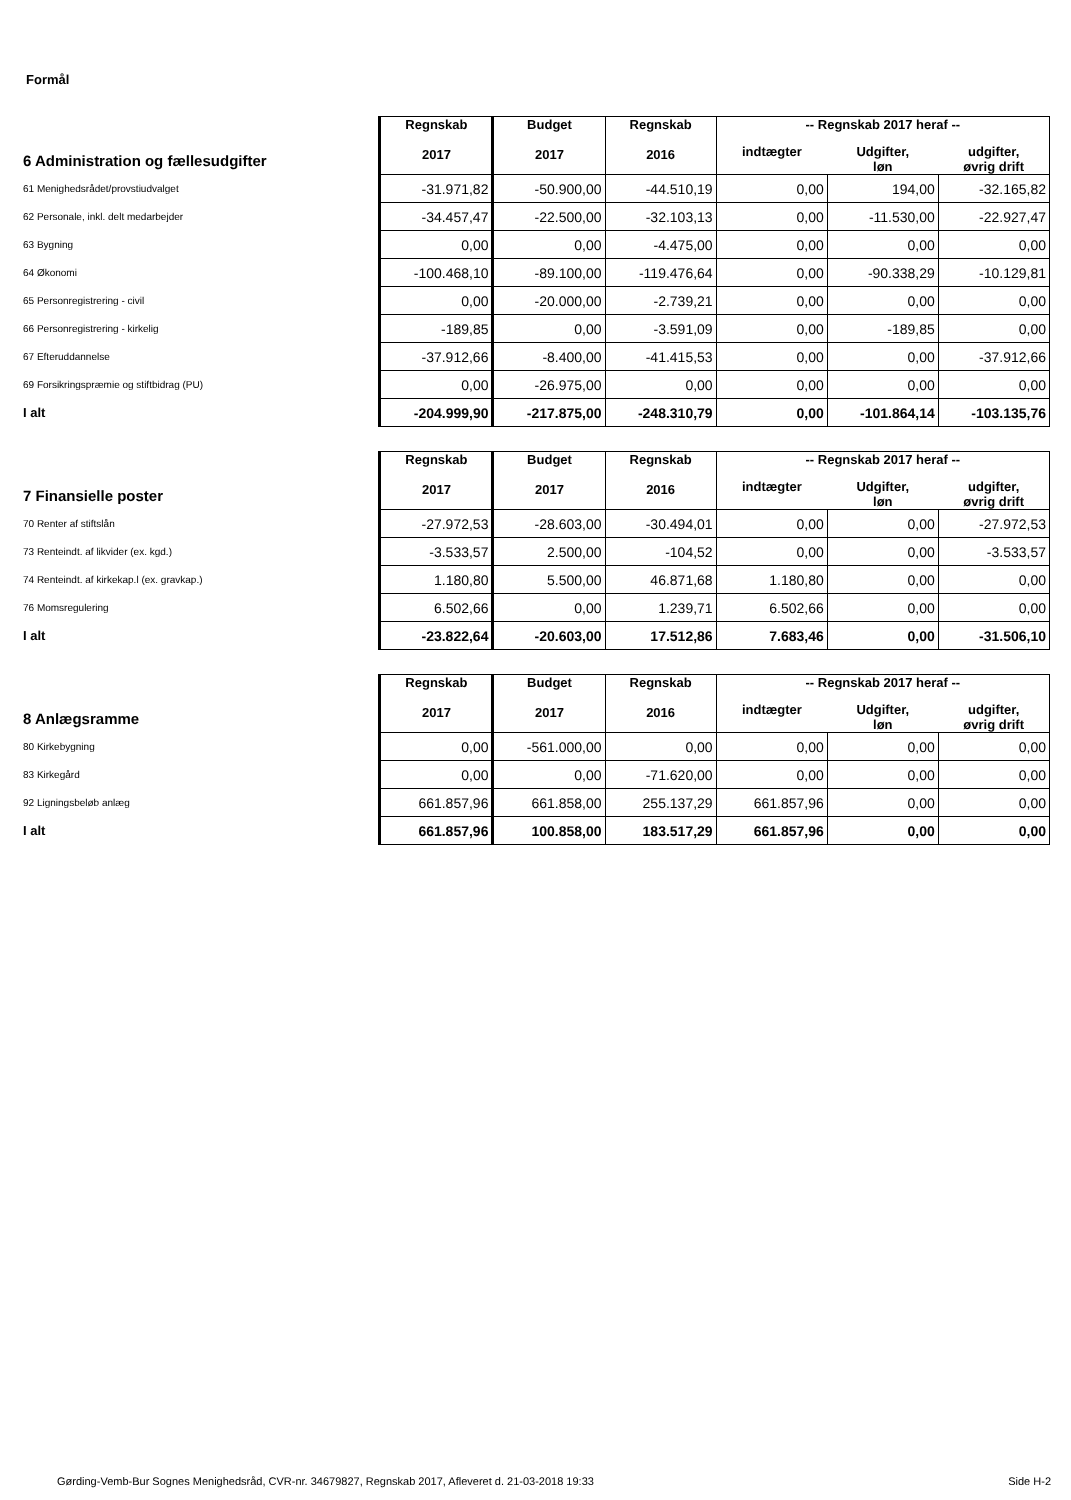Formål
| 6 Administration og fællesudgifter | Regnskab 2017 | Budget 2017 | Regnskab 2016 | -- Regnskab 2017 heraf -- | | |
| --- | --- | --- | --- | --- | --- | --- |
| | | | | indtægter | Udgifter, løn | udgifter, øvrig drift |
| 61 Menighedsrådet/provstiudvalget | -31.971,82 | -50.900,00 | -44.510,19 | 0,00 | 194,00 | -32.165,82 |
| 62 Personale, inkl. delt medarbejder | -34.457,47 | -22.500,00 | -32.103,13 | 0,00 | -11.530,00 | -22.927,47 |
| 63 Bygning | 0,00 | 0,00 | -4.475,00 | 0,00 | 0,00 | 0,00 |
| 64 Økonomi | -100.468,10 | -89.100,00 | -119.476,64 | 0,00 | -90.338,29 | -10.129,81 |
| 65 Personregistrering - civil | 0,00 | -20.000,00 | -2.739,21 | 0,00 | 0,00 | 0,00 |
| 66 Personregistrering - kirkelig | -189,85 | 0,00 | -3.591,09 | 0,00 | -189,85 | 0,00 |
| 67 Efteruddannelse | -37.912,66 | -8.400,00 | -41.415,53 | 0,00 | 0,00 | -37.912,66 |
| 69 Forsikringspræmie og stiftbidrag (PU) | 0,00 | -26.975,00 | 0,00 | 0,00 | 0,00 | 0,00 |
| I alt | -204.999,90 | -217.875,00 | -248.310,79 | 0,00 | -101.864,14 | -103.135,76 |
| 7 Finansielle poster | Regnskab 2017 | Budget 2017 | Regnskab 2016 | -- Regnskab 2017 heraf -- | | |
| --- | --- | --- | --- | --- | --- | --- |
| | | | | indtægter | Udgifter, løn | udgifter, øvrig drift |
| 70 Renter af stiftslån | -27.972,53 | -28.603,00 | -30.494,01 | 0,00 | 0,00 | -27.972,53 |
| 73 Renteindt. af likvider (ex. kgd.) | -3.533,57 | 2.500,00 | -104,52 | 0,00 | 0,00 | -3.533,57 |
| 74 Renteindt. af kirkekap.l (ex. gravkap.) | 1.180,80 | 5.500,00 | 46.871,68 | 1.180,80 | 0,00 | 0,00 |
| 76 Momsregulering | 6.502,66 | 0,00 | 1.239,71 | 6.502,66 | 0,00 | 0,00 |
| I alt | -23.822,64 | -20.603,00 | 17.512,86 | 7.683,46 | 0,00 | -31.506,10 |
| 8 Anlægsramme | Regnskab 2017 | Budget 2017 | Regnskab 2016 | -- Regnskab 2017 heraf -- | | |
| --- | --- | --- | --- | --- | --- | --- |
| | | | | indtægter | Udgifter, løn | udgifter, øvrig drift |
| 80 Kirkebygning | 0,00 | -561.000,00 | 0,00 | 0,00 | 0,00 | 0,00 |
| 83 Kirkegård | 0,00 | 0,00 | -71.620,00 | 0,00 | 0,00 | 0,00 |
| 92 Ligningsbeløb anlæg | 661.857,96 | 661.858,00 | 255.137,29 | 661.857,96 | 0,00 | 0,00 |
| I alt | 661.857,96 | 100.858,00 | 183.517,29 | 661.857,96 | 0,00 | 0,00 |
Gørding-Vemb-Bur Sognes Menighedsråd, CVR-nr. 34679827, Regnskab 2017, Afleveret d. 21-03-2018 19:33 Side H-2